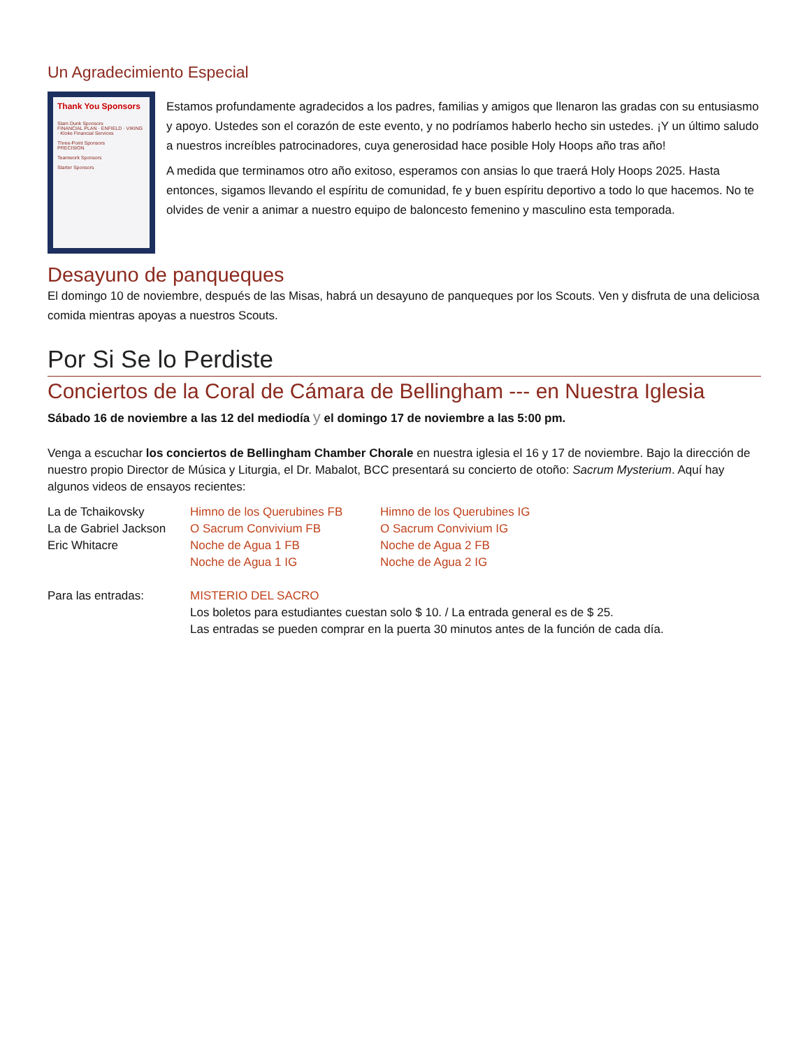Un Agradecimiento Especial
Thank You Sponsors
Slam Dunk Sponsors
FINANCIAL PLAN · ENFIELD · VIKING · Kloke Financial Services
Three-Point Sponsors
PRECISION
Teamwork Sponsors
Starter Sponsors
Estamos profundamente agradecidos a los padres, familias y amigos que llenaron las gradas con su entusiasmo y apoyo. Ustedes son el corazón de este evento, y no podríamos haberlo hecho sin ustedes. ¡Y un último saludo a nuestros increíbles patrocinadores, cuya generosidad hace posible Holy Hoops año tras año!
A medida que terminamos otro año exitoso, esperamos con ansias lo que traerá Holy Hoops 2025. Hasta entonces, sigamos llevando el espíritu de comunidad, fe y buen espíritu deportivo a todo lo que hacemos. No te olvides de venir a animar a nuestro equipo de baloncesto femenino y masculino esta temporada.
Desayuno de panqueques
El domingo 10 de noviembre, después de las Misas, habrá un desayuno de panqueques por los Scouts. Ven y disfruta de una deliciosa comida mientras apoyas a nuestros Scouts.
Por Si Se lo Perdiste
Conciertos de la Coral de Cámara de Bellingham --- en Nuestra Iglesia
Sábado 16 de noviembre a las 12 del mediodía y el domingo 17 de noviembre a las 5:00 pm.
Venga a escuchar los conciertos de Bellingham Chamber Chorale en nuestra iglesia el 16 y 17 de noviembre. Bajo la dirección de nuestro propio Director de Música y Liturgia, el Dr. Mabalot, BCC presentará su concierto de otoño: Sacrum Mysterium. Aquí hay algunos videos de ensayos recientes:
| La de Tchaikovsky | Himno de los Querubines FB | Himno de los Querubines IG |
| La de Gabriel Jackson | O Sacrum Convivium FB | O Sacrum Convivium IG |
| Eric Whitacre | Noche de Agua 1 FB | Noche de Agua 2 FB |
| | Noche de Agua 1 IG | Noche de Agua 2 IG |
| Para las entradas: | MISTERIO DEL SACRO Los boletos para estudiantes cuestan solo $ 10. / La entrada general es de $ 25. Las entradas se pueden comprar en la puerta 30 minutos antes de la función de cada día. |